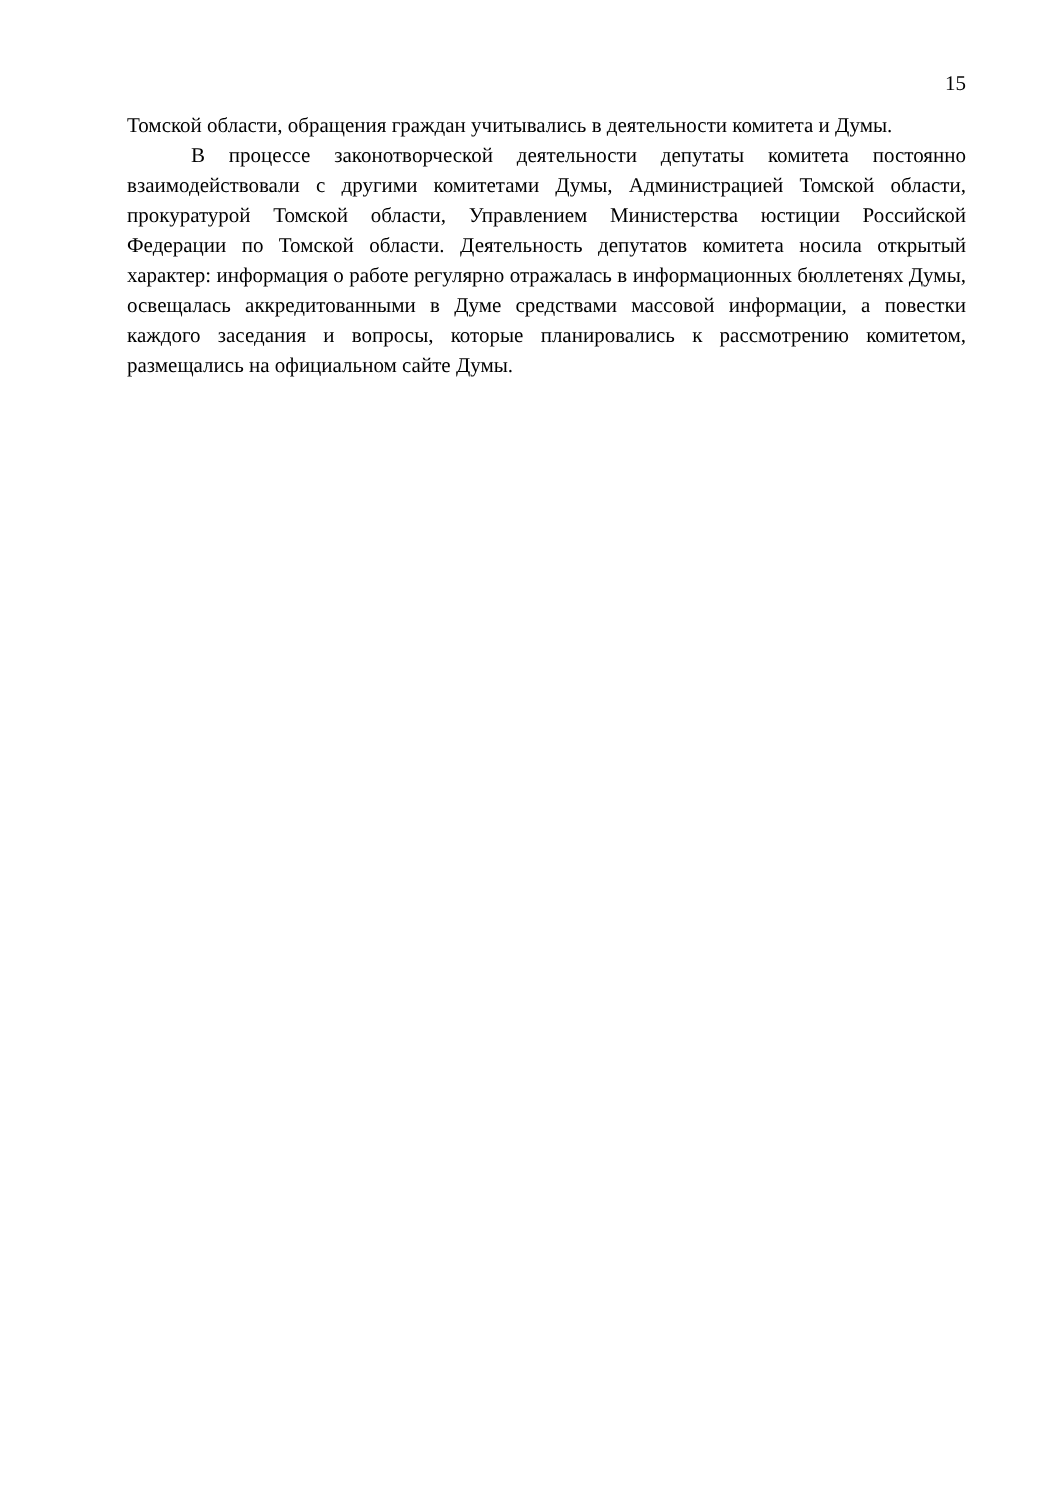15
Томской области, обращения граждан учитывались в деятельности комитета и Думы.
В процессе законотворческой деятельности депутаты комитета постоянно взаимодействовали с другими комитетами Думы, Администрацией Томской области, прокуратурой Томской области, Управлением Министерства юстиции Российской Федерации по Томской области. Деятельность депутатов комитета носила открытый характер: информация о работе регулярно отражалась в информационных бюллетенях Думы, освещалась аккредитованными в Думе средствами массовой информации, а повестки каждого заседания и вопросы, которые планировались к рассмотрению комитетом, размещались на официальном сайте Думы.